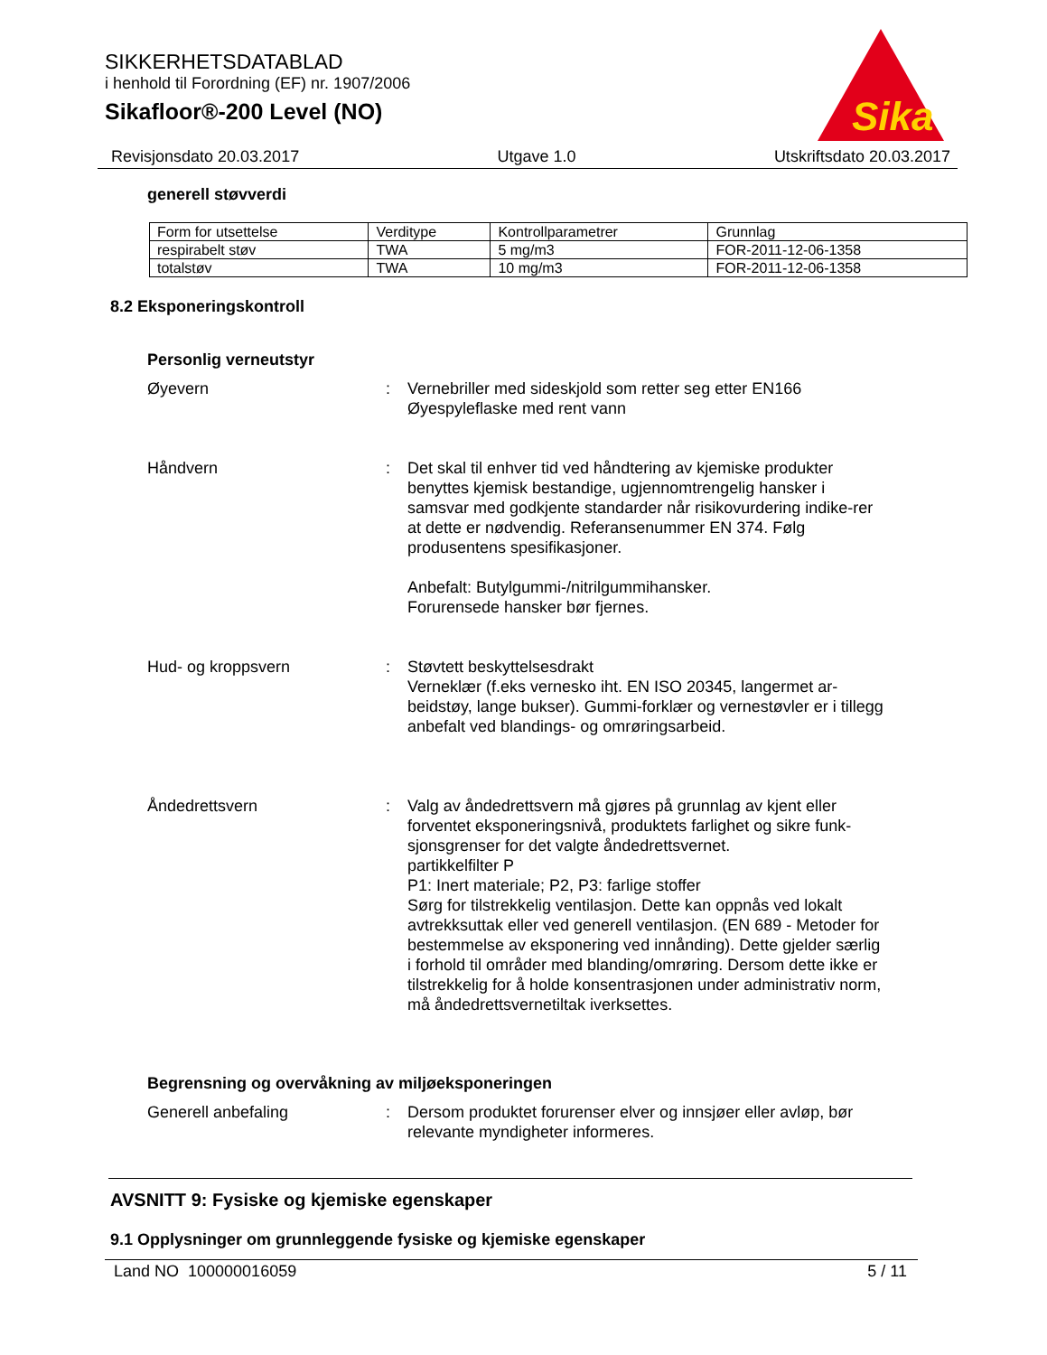SIKKERHETSDATABLAD
i henhold til Forordning (EF) nr. 1907/2006
Sikafloor®-200 Level (NO)
Sika
Revisjonsdato 20.03.2017 Utgave 1.0 Utskriftsdato 20.03.2017
generell støvverdi
| Form for utsettelse | Verditype | Kontrollparametrer | Grunnlag |
| respirabelt støv | TWA | 5 mg/m3 | FOR-2011-12-06-1358 |
| totalstøv | TWA | 10 mg/m3 | FOR-2011-12-06-1358 |
8.2 Eksponeringskontroll
Personlig verneutstyr
Øyevern : Vernebriller med sideskjold som retter seg etter EN166
Øyespyleflaske med rent vann
Håndvern : Det skal til enhver tid ved håndtering av kjemiske produkter benyttes kjemisk bestandige, ugjennomtrengelig hansker i samsvar med godkjente standarder når risikovurdering indike-rer at dette er nødvendig. Referansenummer EN 374. Følg produsentens spesifikasjoner.
Anbefalt: Butylgummi-/nitrilgummihansker.
Forurensede hansker bør fjernes.
Hud- og kroppsvern : Støvtett beskyttelsesdrakt
Verneklær (f.eks vernesko iht. EN ISO 20345, langermet ar-beidstøy, lange bukser). Gummi-forklær og vernestøvler er i tillegg anbefalt ved blandings- og omrøringsarbeid.
Åndedrettsvern : Valg av åndedrettsvern må gjøres på grunnlag av kjent eller forventet eksponeringsnivå, produktets farlighet og sikre funk-sjonsgrenser for det valgte åndedrettsvernet.
partikkelfilter P
P1: Inert materiale; P2, P3: farlige stoffer
Sørg for tilstrekkelig ventilasjon. Dette kan oppnås ved lokalt avtrekksuttak eller ved generell ventilasjon. (EN 689 - Metoder for bestemmelse av eksponering ved innånding). Dette gjelder særlig i forhold til områder med blanding/omrøring. Dersom dette ikke er tilstrekkelig for å holde konsentrasjonen under administrativ norm, må åndedrettsvernetiltak iverksettes.
Begrensning og overvåkning av miljøeksponeringen
Generell anbefaling : Dersom produktet forurenser elver og innsjøer eller avløp, bør relevante myndigheter informeres.
AVSNITT 9: Fysiske og kjemiske egenskaper
9.1 Opplysninger om grunnleggende fysiske og kjemiske egenskaper
Land NO 100000016059 5 / 11